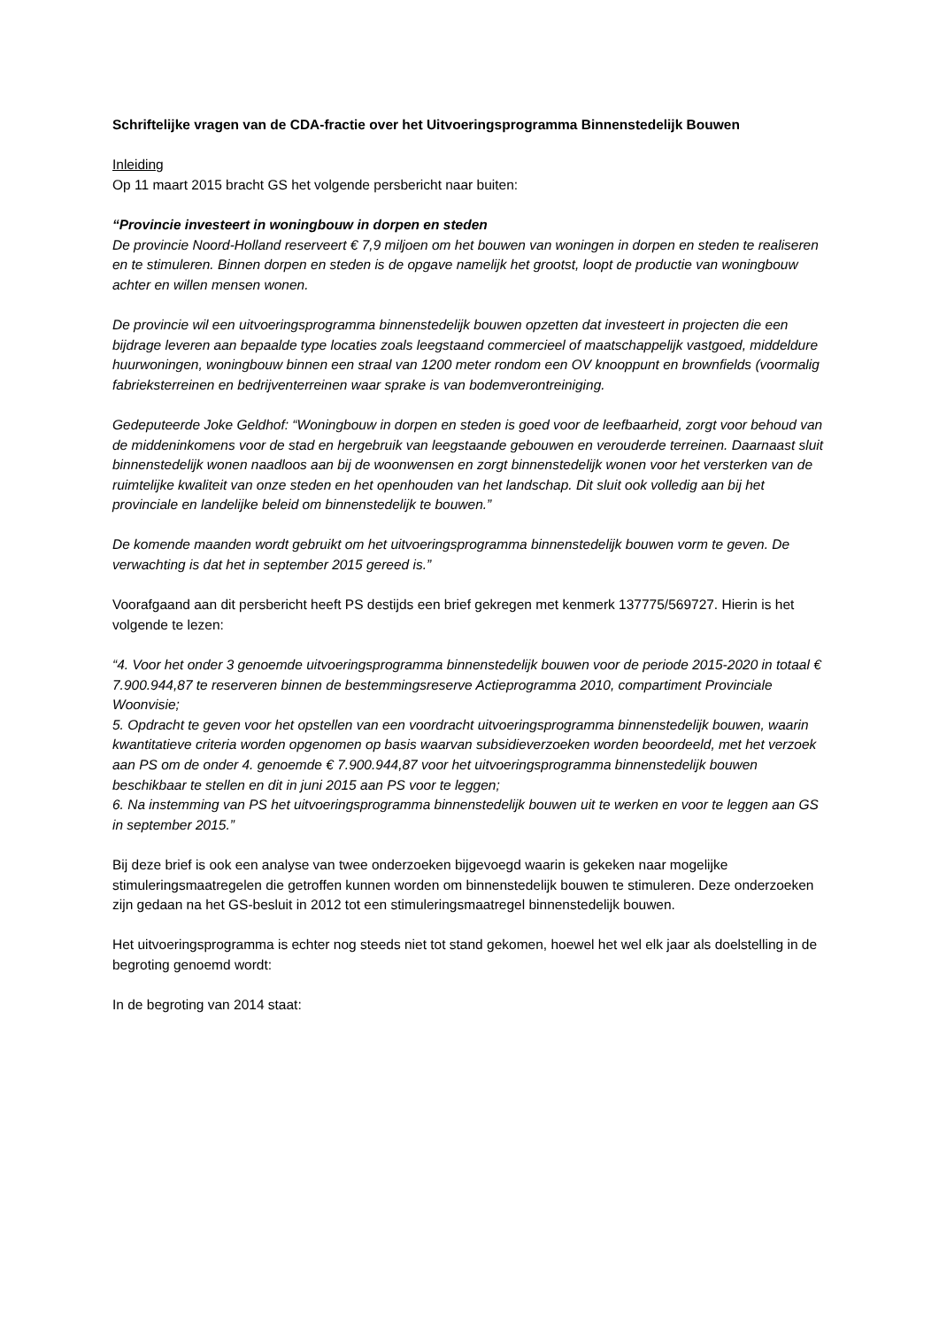Schriftelijke vragen van de CDA-fractie over het Uitvoeringsprogramma Binnenstedelijk Bouwen
Inleiding
Op 11 maart 2015 bracht GS het volgende persbericht naar buiten:
“Provincie investeert in woningbouw in dorpen en steden
De provincie Noord-Holland reserveert € 7,9 miljoen om het bouwen van woningen in dorpen en steden te realiseren en te stimuleren. Binnen dorpen en steden is de opgave namelijk het grootst, loopt de productie van woningbouw achter en willen mensen wonen.
De provincie wil een uitvoeringsprogramma binnenstedelijk bouwen opzetten dat investeert in projecten die een bijdrage leveren aan bepaalde type locaties zoals leegstaand commercieel of maatschappelijk vastgoed, middeldure huurwoningen, woningbouw binnen een straal van 1200 meter rondom een OV knooppunt en brownfields (voormalig fabrieksterreinen en bedrijventerreinen waar sprake is van bodemverontreiniging.
Gedeputeerde Joke Geldhof: “Woningbouw in dorpen en steden is goed voor de leefbaarheid, zorgt voor behoud van de middeninkomens voor de stad en hergebruik van leegstaande gebouwen en verouderde terreinen. Daarnaast sluit binnenstedelijk wonen naadloos aan bij de woonwensen en zorgt binnenstedelijk wonen voor het versterken van de ruimtelijke kwaliteit van onze steden en het openhouden van het landschap. Dit sluit ook volledig aan bij het provinciale en landelijke beleid om binnenstedelijk te bouwen.”
De komende maanden wordt gebruikt om het uitvoeringsprogramma binnenstedelijk bouwen vorm te geven. De verwachting is dat het in september 2015 gereed is.”
Voorafgaand aan dit persbericht heeft PS destijds een brief gekregen met kenmerk 137775/569727. Hierin is het volgende te lezen:
“4. Voor het onder 3 genoemde uitvoeringsprogramma binnenstedelijk bouwen voor de periode 2015-2020 in totaal € 7.900.944,87 te reserveren binnen de bestemmingsreserve Actieprogramma 2010, compartiment Provinciale Woonvisie;
5. Opdracht te geven voor het opstellen van een voordracht uitvoeringsprogramma binnenstedelijk bouwen, waarin kwantitatieve criteria worden opgenomen op basis waarvan subsidieverzoeken worden beoordeeld, met het verzoek aan PS om de onder 4. genoemde € 7.900.944,87 voor het uitvoeringsprogramma binnenstedelijk bouwen beschikbaar te stellen en dit in juni 2015 aan PS voor te leggen;
6. Na instemming van PS het uitvoeringsprogramma binnenstedelijk bouwen uit te werken en voor te leggen aan GS in september 2015.”
Bij deze brief is ook een analyse van twee onderzoeken bijgevoegd waarin is gekeken naar mogelijke stimuleringsmaatregelen die getroffen kunnen worden om binnenstedelijk bouwen te stimuleren. Deze onderzoeken zijn gedaan na het GS-besluit in 2012 tot een stimuleringsmaatregel binnenstedelijk bouwen.
Het uitvoeringsprogramma is echter nog steeds niet tot stand gekomen, hoewel het wel elk jaar als doelstelling in de begroting genoemd wordt:
In de begroting van 2014 staat: